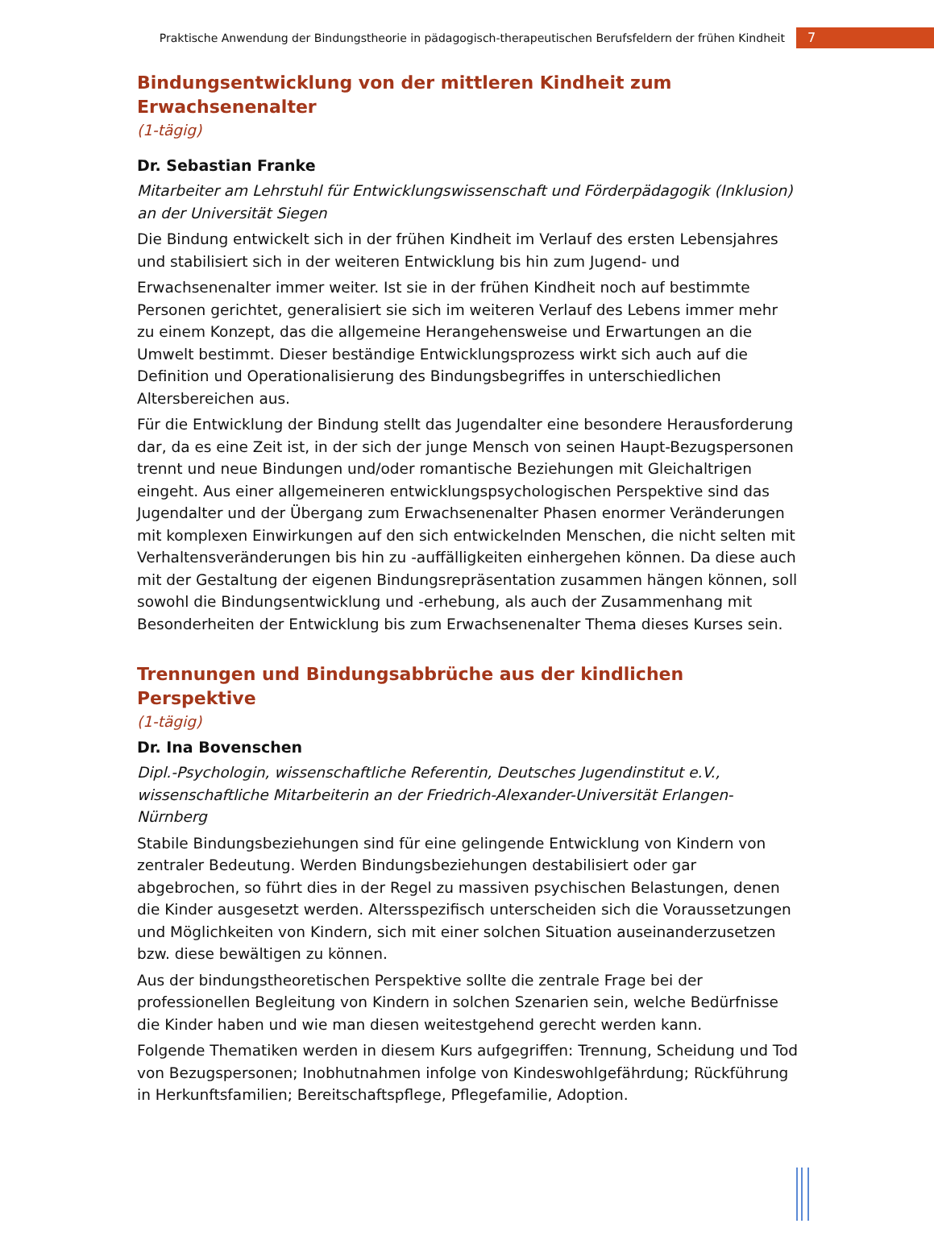Praktische Anwendung der Bindungstheorie in pädagogisch-therapeutischen Berufsfeldern der frühen Kindheit 7
Bindungsentwicklung von der mittleren Kindheit zum Erwachsenenalter
(1-tägig)
Dr. Sebastian Franke
Mitarbeiter am Lehrstuhl für Entwicklungswissenschaft und Förderpädagogik (Inklusion) an der Universität Siegen
Die Bindung entwickelt sich in der frühen Kindheit im Verlauf des ersten Lebensjahres und stabilisiert sich in der weiteren Entwicklung bis hin zum Jugend- und
Erwachsenenalter immer weiter. Ist sie in der frühen Kindheit noch auf bestimmte Personen gerichtet, generalisiert sie sich im weiteren Verlauf des Lebens immer mehr zu einem Konzept, das die allgemeine Herangehensweise und Erwartungen an die Umwelt bestimmt. Dieser beständige Entwicklungsprozess wirkt sich auch auf die Definition und Operationalisierung des Bindungsbegriffes in unterschiedlichen Altersbereichen aus.
Für die Entwicklung der Bindung stellt das Jugendalter eine besondere Herausforderung dar, da es eine Zeit ist, in der sich der junge Mensch von seinen Haupt-Bezugspersonen trennt und neue Bindungen und/oder romantische Beziehungen mit Gleichaltrigen eingeht. Aus einer allgemeineren entwicklungspsychologischen Perspektive sind das Jugendalter und der Übergang zum Erwachsenenalter Phasen enormer Veränderungen mit komplexen Einwirkungen auf den sich entwickelnden Menschen, die nicht selten mit Verhaltensveränderungen bis hin zu -auffälligkeiten einhergehen können. Da diese auch mit der Gestaltung der eigenen Bindungsrepräsentation zusammen hängen können, soll sowohl die Bindungsentwicklung und -erhebung, als auch der Zusammenhang mit Besonderheiten der Entwicklung bis zum Erwachsenenalter Thema dieses Kurses sein.
Trennungen und Bindungsabbrüche aus der kindlichen Perspektive
(1-tägig)
Dr. Ina Bovenschen
Dipl.-Psychologin, wissenschaftliche Referentin, Deutsches Jugendinstitut e.V., wissenschaftliche Mitarbeiterin an der Friedrich-Alexander-Universität Erlangen-Nürnberg
Stabile Bindungsbeziehungen sind für eine gelingende Entwicklung von Kindern von zentraler Bedeutung. Werden Bindungsbeziehungen destabilisiert oder gar abgebrochen, so führt dies in der Regel zu massiven psychischen Belastungen, denen die Kinder ausgesetzt werden. Altersspezifisch unterscheiden sich die Voraussetzungen und Möglichkeiten von Kindern, sich mit einer solchen Situation auseinanderzusetzen bzw. diese bewältigen zu können.
Aus der bindungstheoretischen Perspektive sollte die zentrale Frage bei der professionellen Begleitung von Kindern in solchen Szenarien sein, welche Bedürfnisse die Kinder haben und wie man diesen weitestgehend gerecht werden kann.
Folgende Thematiken werden in diesem Kurs aufgegriffen: Trennung, Scheidung und Tod von Bezugspersonen; Inobhutnahmen infolge von Kindeswohlgefährdung; Rückführung in Herkunftsfamilien; Bereitschaftspflege, Pflegefamilie, Adoption.